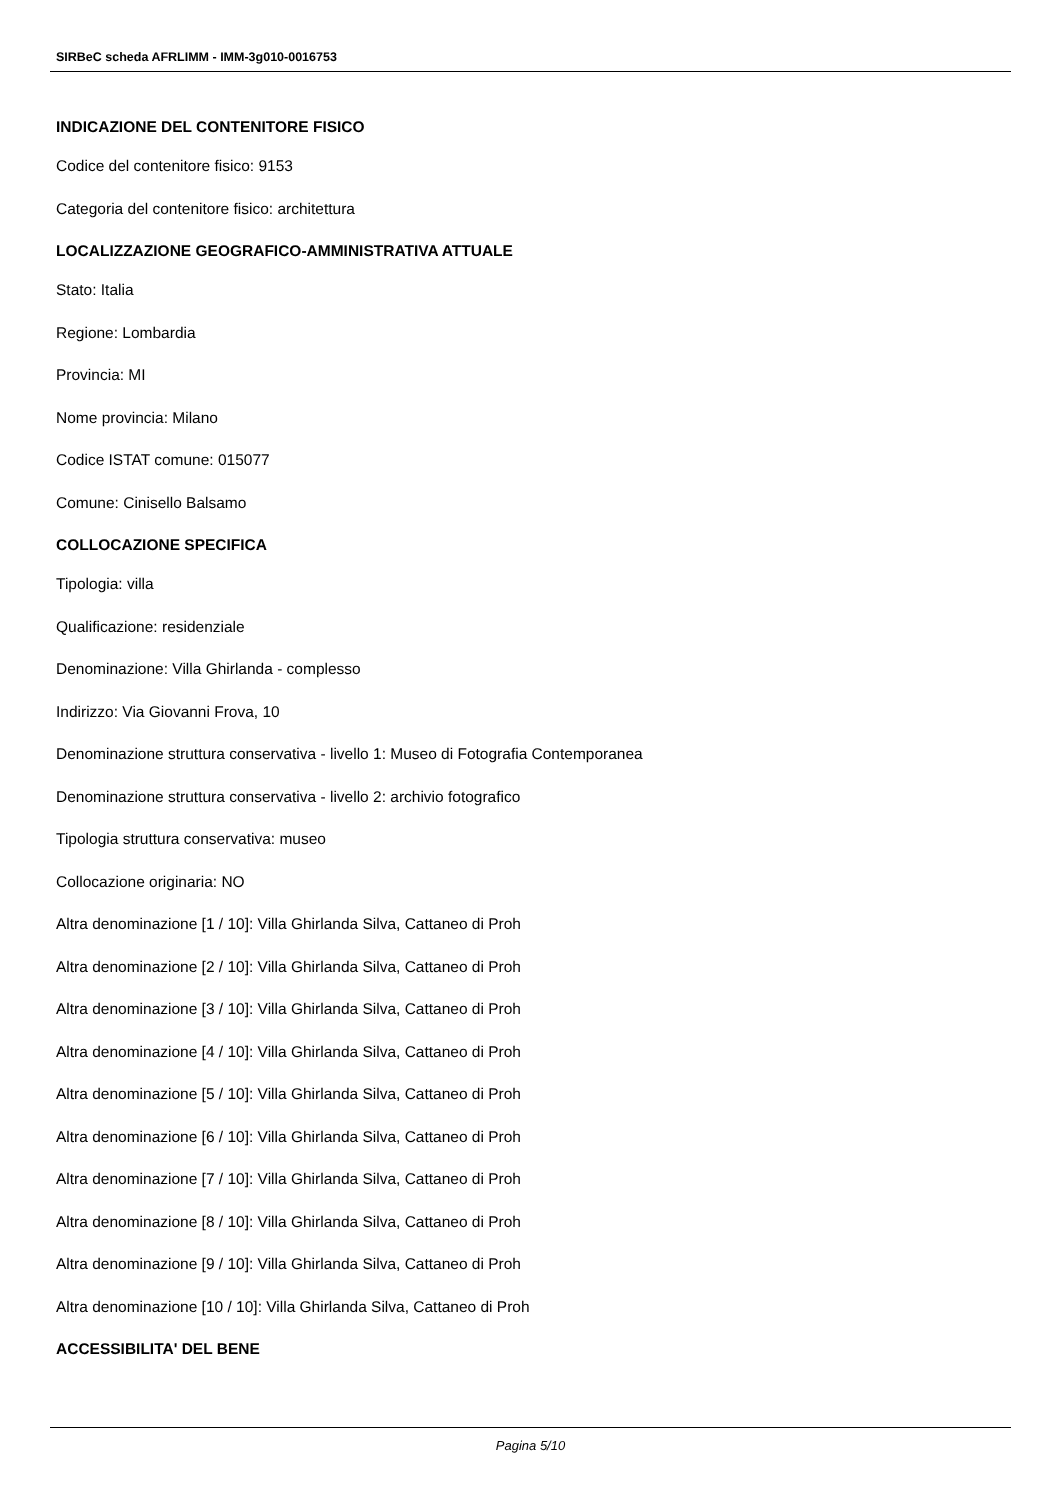SIRBeC scheda AFRLIMM - IMM-3g010-0016753
INDICAZIONE DEL CONTENITORE FISICO
Codice del contenitore fisico: 9153
Categoria del contenitore fisico: architettura
LOCALIZZAZIONE GEOGRAFICO-AMMINISTRATIVA ATTUALE
Stato: Italia
Regione: Lombardia
Provincia: MI
Nome provincia: Milano
Codice ISTAT comune: 015077
Comune: Cinisello Balsamo
COLLOCAZIONE SPECIFICA
Tipologia: villa
Qualificazione: residenziale
Denominazione: Villa Ghirlanda - complesso
Indirizzo: Via Giovanni Frova, 10
Denominazione struttura conservativa - livello 1: Museo di Fotografia Contemporanea
Denominazione struttura conservativa - livello 2: archivio fotografico
Tipologia struttura conservativa: museo
Collocazione originaria: NO
Altra denominazione [1 / 10]: Villa Ghirlanda Silva, Cattaneo di Proh
Altra denominazione [2 / 10]: Villa Ghirlanda Silva, Cattaneo di Proh
Altra denominazione [3 / 10]: Villa Ghirlanda Silva, Cattaneo di Proh
Altra denominazione [4 / 10]: Villa Ghirlanda Silva, Cattaneo di Proh
Altra denominazione [5 / 10]: Villa Ghirlanda Silva, Cattaneo di Proh
Altra denominazione [6 / 10]: Villa Ghirlanda Silva, Cattaneo di Proh
Altra denominazione [7 / 10]: Villa Ghirlanda Silva, Cattaneo di Proh
Altra denominazione [8 / 10]: Villa Ghirlanda Silva, Cattaneo di Proh
Altra denominazione [9 / 10]: Villa Ghirlanda Silva, Cattaneo di Proh
Altra denominazione [10 / 10]: Villa Ghirlanda Silva, Cattaneo di Proh
ACCESSIBILITA' DEL BENE
Pagina 5/10